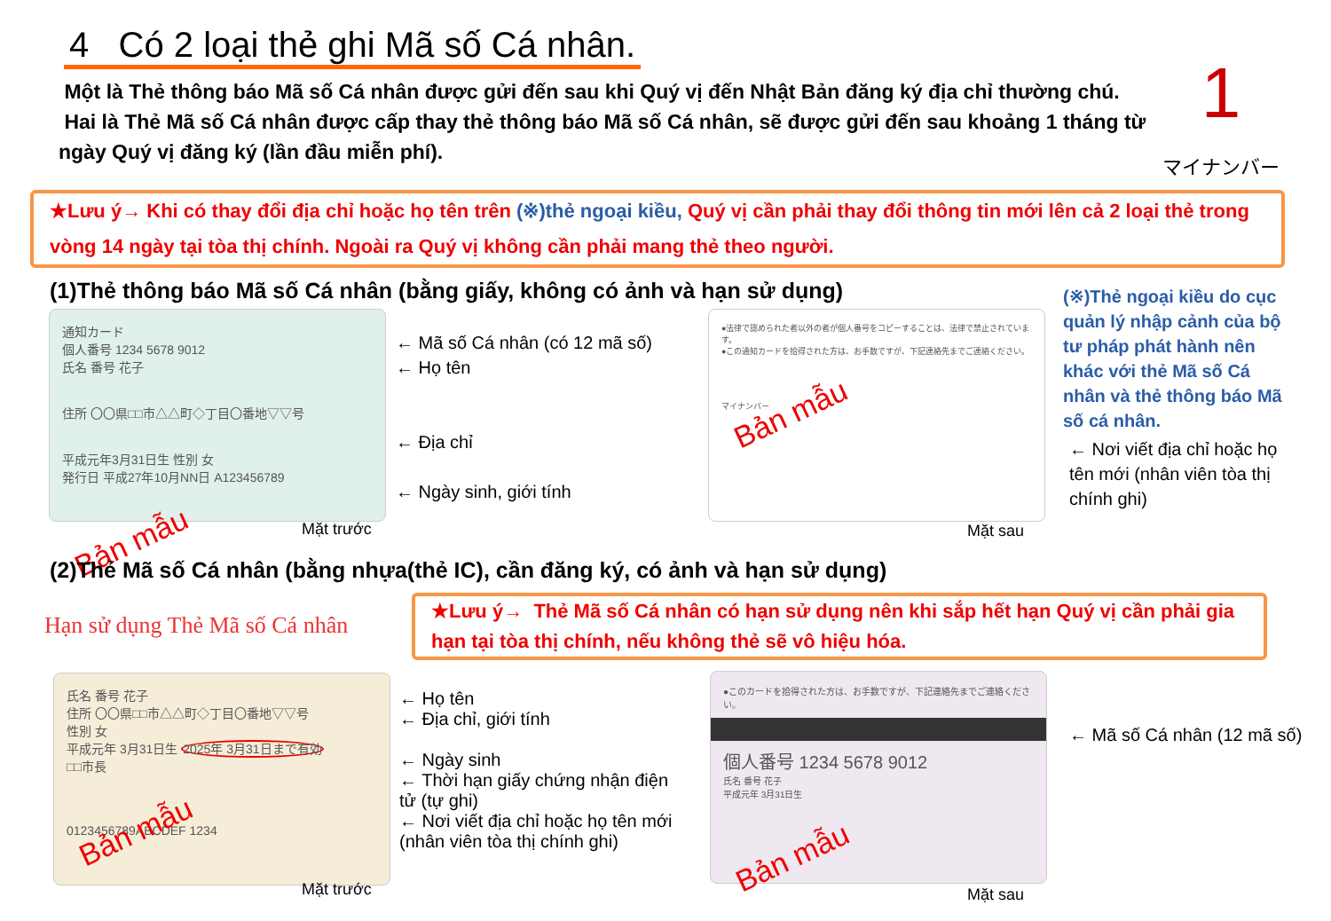4 Có 2 loại thẻ ghi Mã số Cá nhân.
Một là Thẻ thông báo Mã số Cá nhân được gửi đến sau khi Quý vị đến Nhật Bản đăng ký địa chỉ thường chú.
Hai là Thẻ Mã số Cá nhân được cấp thay thẻ thông báo Mã số Cá nhân, sẽ được gửi đến sau khoảng 1 tháng từ ngày Quý vị đăng ký (lần đầu miễn phí).
1
マイナンバー
★Lưu ý→ Khi có thay đổi địa chỉ hoặc họ tên trên (※)thẻ ngoại kiều, Quý vị cần phải thay đổi thông tin mới lên cả 2 loại thẻ trong vòng 14 ngày tại tòa thị chính. Ngoài ra Quý vị không cần phải mang thẻ theo người.
(1)Thẻ thông báo Mã số Cá nhân (bằng giấy, không có ảnh và hạn sử dụng)
通知カード
個人番号 1234 5678 9012
氏名 番号 花子
住所 〇〇県□□市△△町◇丁目〇番地▽▽号
平成元年3月31日生 性別 女
発行日 平成27年10月NN日 A123456789
Bản mẫu
← Mã số Cá nhân (có 12 mã số)
← Họ tên
← Địa chỉ
← Ngày sinh, giới tính
●法律で認められた者以外の者が個人番号をコピーすることは、法律で禁止されています。
●この通知カードを拾得された方は、お手数ですが、下記連絡先までご連絡ください。
Bản mẫu
マイナンバー
Mặt trước Mặt sau
(※)Thẻ ngoại kiều do cục quản lý nhập cảnh của bộ tư pháp phát hành nên khác với thẻ Mã số Cá nhân và thẻ thông báo Mã số cá nhân.
← Nơi viết địa chỉ hoặc họ tên mới (nhân viên tòa thị chính ghi)
(2)Thẻ Mã số Cá nhân (bằng nhựa(thẻ IC), cần đăng ký, có ảnh và hạn sử dụng)
Hạn sử dụng Thẻ Mã số Cá nhân
★Lưu ý→ Thẻ Mã số Cá nhân có hạn sử dụng nên khi sắp hết hạn Quý vị cần phải gia hạn tại tòa thị chính, nếu không thẻ sẽ vô hiệu hóa.
氏名 番号 花子
住所 〇〇県□□市△△町◇丁目〇番地▽▽号
性別 女
平成元年 3月31日生 2025年 3月31日まで有効
□□市長
Bản mẫu
0123456789ABCDEF 1234
← Họ tên
← Địa chỉ, giới tính
← Ngày sinh
← Thời hạn giấy chứng nhận điện tử (tự ghi)
← Nơi viết địa chỉ hoặc họ tên mới (nhân viên tòa thị chính ghi)
●このカードを拾得された方は、お手数ですが、下記連絡先までご連絡ください。
個人番号 1234 5678 9012
氏名 番号 花子
平成元年 3月31日生
Bản mẫu
← Mã số Cá nhân (12 mã số)
Mặt trước Mặt sau